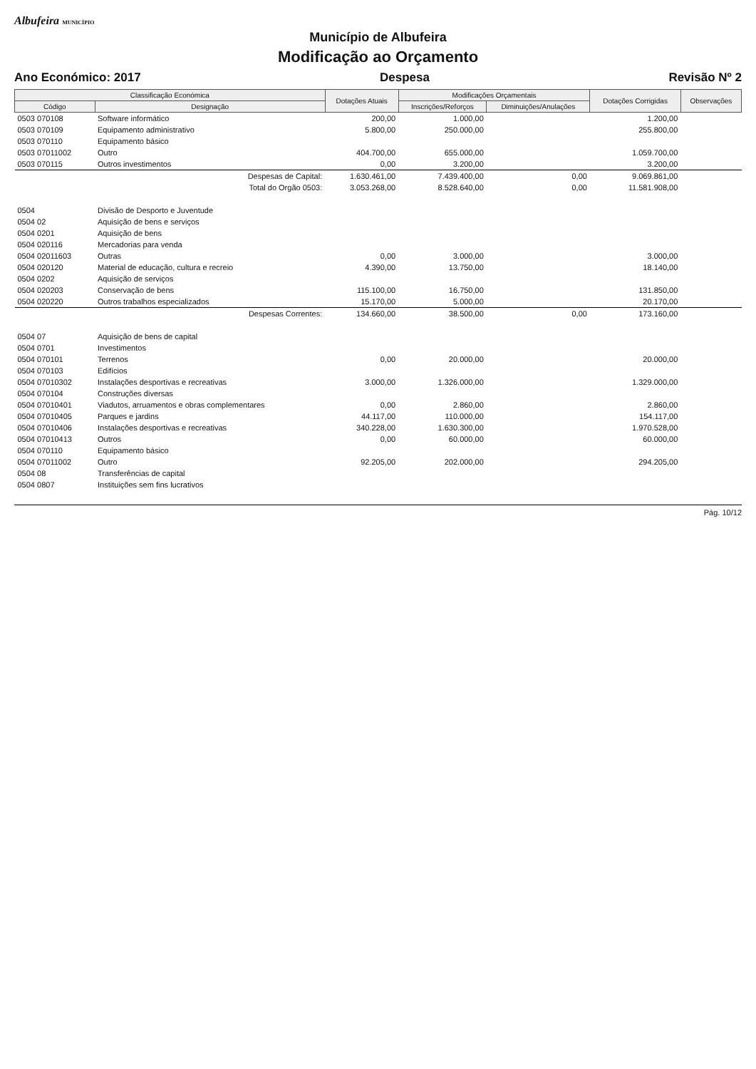Albufeira MUNICÍPIO
Município de Albufeira
Modificação ao Orçamento
Ano Económico: 2017 Despesa Revisão Nº 2
| Classificação Económica | | Dotações Atuais | Modificações Orçamentais | | Dotações Corrigidas | Observações |
| --- | --- | --- | --- | --- | --- | --- |
| Código | Designação | | Inscrições/Reforços | Diminuições/Anulações | | |
| 0503 070108 | Software informático | 200,00 | 1.000,00 | | 1.200,00 | |
| 0503 070109 | Equipamento administrativo | 5.800,00 | 250.000,00 | | 255.800,00 | |
| 0503 070110 | Equipamento básico | | | | | |
| 0503 07011002 | Outro | 404.700,00 | 655.000,00 | | 1.059.700,00 | |
| 0503 070115 | Outros investimentos | 0,00 | 3.200,00 | | 3.200,00 | |
| | Despesas de Capital: | 1.630.461,00 | 7.439.400,00 | 0,00 | 9.069.861,00 | |
| | Total do Orgão 0503: | 3.053.268,00 | 8.528.640,00 | 0,00 | 11.581.908,00 | |
| 0504 | Divisão de Desporto e Juventude | | | | | |
| 0504 02 | Aquisição de bens e serviços | | | | | |
| 0504 0201 | Aquisição de bens | | | | | |
| 0504 020116 | Mercadorias para venda | | | | | |
| 0504 02011603 | Outras | 0,00 | 3.000,00 | | 3.000,00 | |
| 0504 020120 | Material de educação, cultura e recreio | 4.390,00 | 13.750,00 | | 18.140,00 | |
| 0504 0202 | Aquisição de serviços | | | | | |
| 0504 020203 | Conservação de bens | 115.100,00 | 16.750,00 | | 131.850,00 | |
| 0504 020220 | Outros trabalhos especializados | 15.170,00 | 5.000,00 | | 20.170,00 | |
| | Despesas Correntes: | 134.660,00 | 38.500,00 | 0,00 | 173.160,00 | |
| 0504 07 | Aquisição de bens de capital | | | | | |
| 0504 0701 | Investimentos | | | | | |
| 0504 070101 | Terrenos | 0,00 | 20.000,00 | | 20.000,00 | |
| 0504 070103 | Edifícios | | | | | |
| 0504 07010302 | Instalações desportivas e recreativas | 3.000,00 | 1.326.000,00 | | 1.329.000,00 | |
| 0504 070104 | Construções diversas | | | | | |
| 0504 07010401 | Viadutos, arruamentos e obras complementares | 0,00 | 2.860,00 | | 2.860,00 | |
| 0504 07010405 | Parques e jardins | 44.117,00 | 110.000,00 | | 154.117,00 | |
| 0504 07010406 | Instalações desportivas e recreativas | 340.228,00 | 1.630.300,00 | | 1.970.528,00 | |
| 0504 07010413 | Outros | 0,00 | 60.000,00 | | 60.000,00 | |
| 0504 070110 | Equipamento básico | | | | | |
| 0504 07011002 | Outro | 92.205,00 | 202.000,00 | | 294.205,00 | |
| 0504 08 | Transferências de capital | | | | | |
| 0504 0807 | Instituições sem fins lucrativos | | | | | |
Pág. 10/12